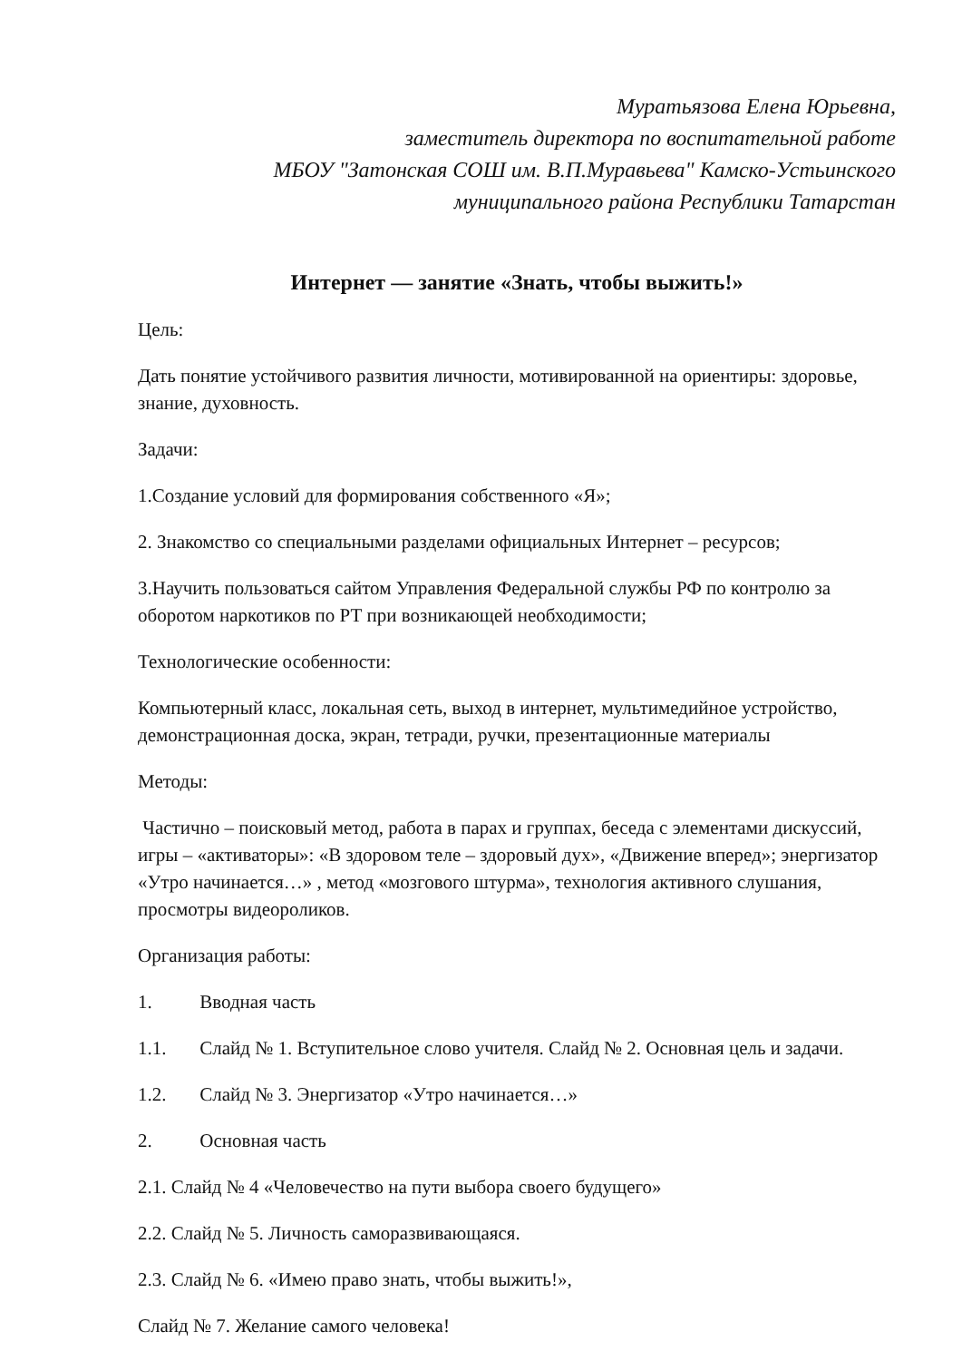Муратьязова Елена Юрьевна,
заместитель директора по воспитательной работе
МБОУ "Затонская СОШ им. В.П.Муравьева" Камско-Устьинского
муниципального района Республики Татарстан
Интернет — занятие «Знать, чтобы выжить!»
Цель:
Дать понятие устойчивого развития личности, мотивированной на ориентиры: здоровье, знание, духовность.
Задачи:
1.Создание условий для формирования собственного «Я»;
2. Знакомство со специальными разделами официальных Интернет – ресурсов;
3.Научить пользоваться сайтом Управления Федеральной службы РФ по контролю за оборотом наркотиков по РТ при возникающей необходимости;
Технологические особенности:
Компьютерный класс, локальная сеть, выход в интернет, мультимедийное устройство, демонстрационная доска, экран, тетради, ручки, презентационные материалы
Методы:
Частично – поисковый метод, работа в парах и группах, беседа с элементами дискуссий, игры – «активаторы»: «В здоровом теле – здоровый дух», «Движение вперед»; энергизатор «Утро начинается…» , метод «мозгового штурма», технология активного слушания, просмотры видеороликов.
Организация работы:
1. Вводная часть
1.1. Слайд № 1. Вступительное слово учителя. Слайд № 2. Основная цель и задачи.
1.2. Слайд № 3. Энергизатор «Утро начинается…»
2. Основная часть
2.1. Слайд № 4 «Человечество на пути выбора своего будущего»
2.2. Слайд № 5. Личность саморазвивающаяся.
2.3. Слайд № 6. «Имею право знать, чтобы выжить!»,
Слайд № 7. Желание самого человека!